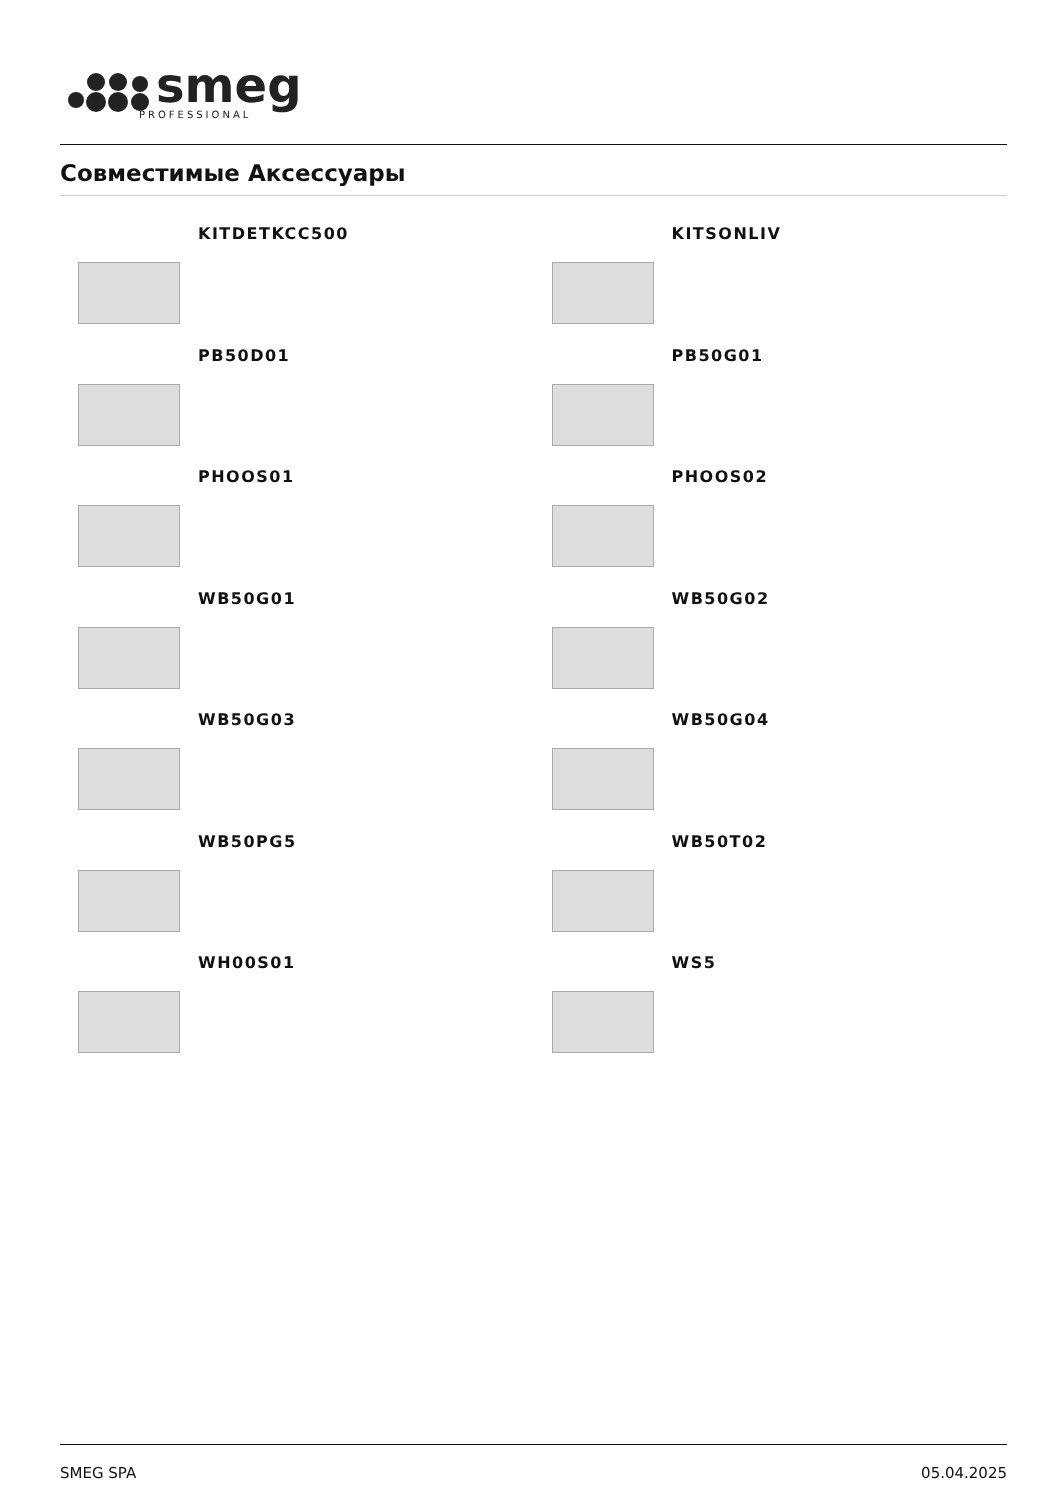smeg
PROFESSIONAL
Совместимые Аксессуары
KITDETKCC500
KITSONLIV
PB50D01
PB50G01
PHOOS01
PHOOS02
WB50G01
WB50G02
WB50G03
WB50G04
WB50PG5
WB50T02
WH00S01
WS5
SMEG SPA 05.04.2025